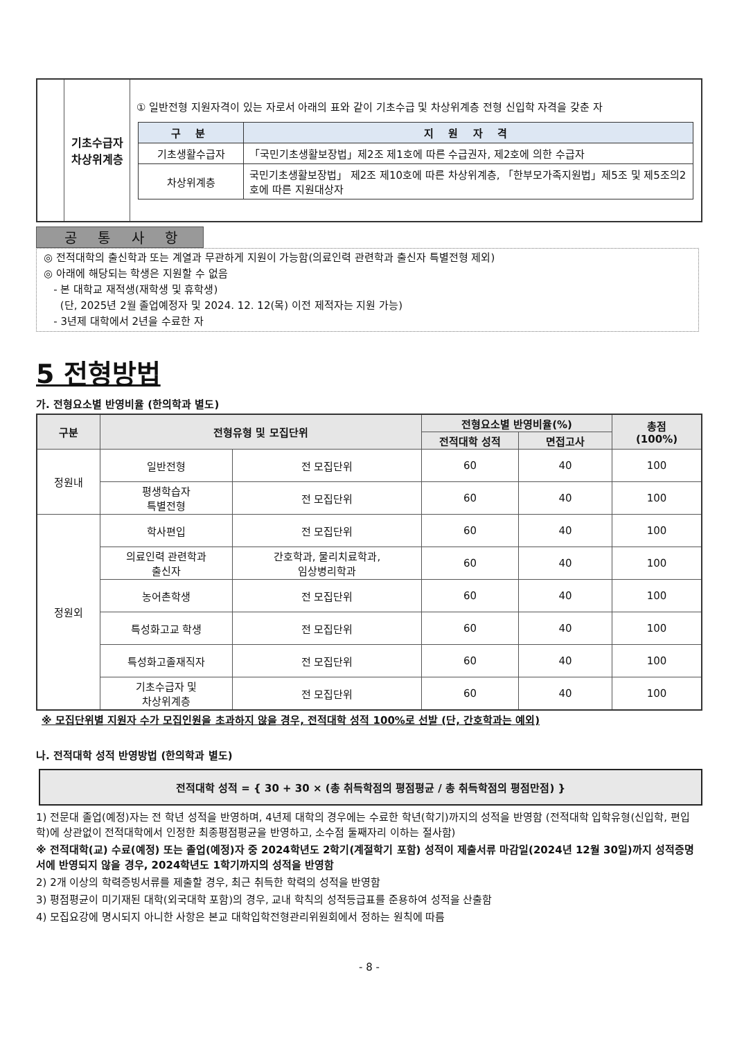| | 기초수급자 차상위계층 | ① 일반전형 지원자격이 있는 자로서 아래의 표와 같이 기초수급 및 차상위계층 전형 신입학 자격을 갖춘 자 / 구 분 / 지 원 자 격 / / --- / --- / / 기초생활수급자 / 「국민기초생활보장법」제2조 제1호에 따른 수급권자, 제2호에 의한 수급자 / / 차상위계층 / 국민기초생활보장법」 제2조 제10호에 따른 차상위계층, 「한부모가족지원법」제5조 및 제5조의2호에 따른 지원대상자 / |
공 통 사 항
◎ 전적대학의 출신학과 또는 계열과 무관하게 지원이 가능함(의료인력 관련학과 출신자 특별전형 제외)
◎ 아래에 해당되는 학생은 지원할 수 없음
- 본 대학교 재적생(재학생 및 휴학생)
(단, 2025년 2월 졸업예정자 및 2024. 12. 12(목) 이전 제적자는 지원 가능)
- 3년제 대학에서 2년을 수료한 자
5 전형방법
가. 전형요소별 반영비율 (한의학과 별도)
| 구분 | 전형유형 및 모집단위 | | 전형요소별 반영비율(%) | | 총점 (100%) |
| --- | --- | --- | --- | --- | --- |
| | | | 전적대학 성적 | 면접고사 | |
| 정원내 | 일반전형 | 전 모집단위 | 60 | 40 | 100 |
| | 평생학습자 특별전형 | 전 모집단위 | 60 | 40 | 100 |
| 정원외 | 학사편입 | 전 모집단위 | 60 | 40 | 100 |
| | 의료인력 관련학과 출신자 | 간호학과, 물리치료학과, 임상병리학과 | 60 | 40 | 100 |
| | 농어촌학생 | 전 모집단위 | 60 | 40 | 100 |
| | 특성화고교 학생 | 전 모집단위 | 60 | 40 | 100 |
| | 특성화고졸재직자 | 전 모집단위 | 60 | 40 | 100 |
| | 기초수급자 및 차상위계층 | 전 모집단위 | 60 | 40 | 100 |
※ 모집단위별 지원자 수가 모집인원을 초과하지 않을 경우, 전적대학 성적 100%로 선발 (단, 간호학과는 예외)
나. 전적대학 성적 반영방법 (한의학과 별도)
전적대학 성적 = { 30 + 30 × (총 취득학점의 평점평균 / 총 취득학점의 평점만점) }
1) 전문대 졸업(예정)자는 전 학년 성적을 반영하며, 4년제 대학의 경우에는 수료한 학년(학기)까지의 성적을 반영함 (전적대학 입학유형(신입학, 편입학)에 상관없이 전적대학에서 인정한 최종평점평균을 반영하고, 소수점 둘째자리 이하는 절사함)
※ 전적대학(교) 수료(예정) 또는 졸업(예정)자 중 2024학년도 2학기(계절학기 포함) 성적이 제출서류 마감일(2024년 12월 30일)까지 성적증명서에 반영되지 않을 경우, 2024학년도 1학기까지의 성적을 반영함
2) 2개 이상의 학력증빙서류를 제출할 경우, 최근 취득한 학력의 성적을 반영함
3) 평점평균이 미기재된 대학(외국대학 포함)의 경우, 교내 학칙의 성적등급표를 준용하여 성적을 산출함
4) 모집요강에 명시되지 아니한 사항은 본교 대학입학전형관리위원회에서 정하는 원칙에 따름
- 8 -